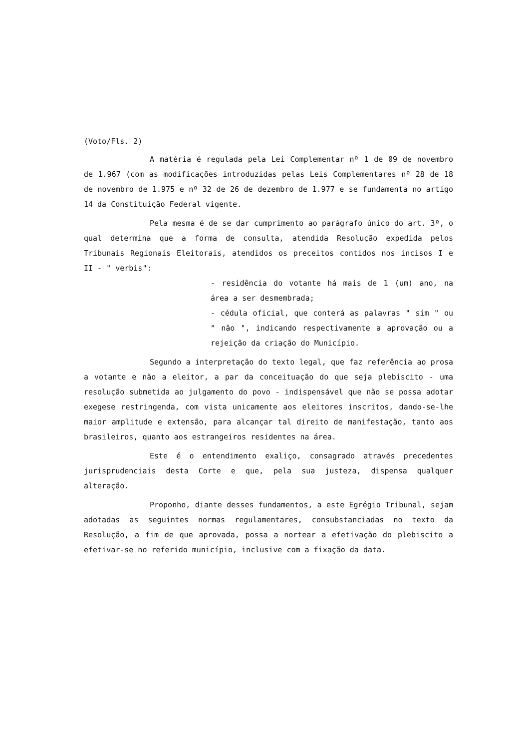(Voto/Fls. 2)
A matéria é regulada pela Lei Complementar nº 1 de 09 de novembro de 1.967 (com as modificações introduzidas pelas Leis Complementares nº 28 de 18 de novembro de 1.975 e nº 32 de 26 de dezembro de 1.977 e se fundamenta no artigo 14 da Constituição Federal vigente.
Pela mesma é de se dar cumprimento ao parágrafo único do art. 3º, o qual determina que a forma de consulta, atendida Resolução expedida pelos Tribunais Regionais Eleitorais, atendidos os preceitos contidos nos incisos I e II - " verbis":
- residência do votante há mais de 1 (um) ano, na área a ser desmembrada;
- cédula oficial, que conterá as palavras " sim " ou " não ", indicando respectivamente a aprovação ou a rejeição da criação do Município.
Segundo a interpretação do texto legal, que faz referência ao prosa a votante e não a eleitor, a par da conceituação do que seja plebiscito - uma resolução submetida ao julgamento do povo - indispensável que não se possa adotar exegese restringenda, com vista unicamente aos eleitores inscritos, dando-se-lhe maior amplitude e extensão, para alcançar tal direito de manifestação, tanto aos brasileiros, quanto aos estrangeiros residentes na área.
Este é o entendimento exaliço, consagrado através precedentes jurisprudenciais desta Corte e que, pela sua justeza, dispensa qualquer alteração.
Proponho, diante desses fundamentos, a este Egrégio Tribunal, sejam adotadas as seguintes normas regulamentares, consubstanciadas no texto da Resolução, a fim de que aprovada, possa a nortear a efetivação do plebiscito a efetivar-se no referido município, inclusive com a fixação da data.